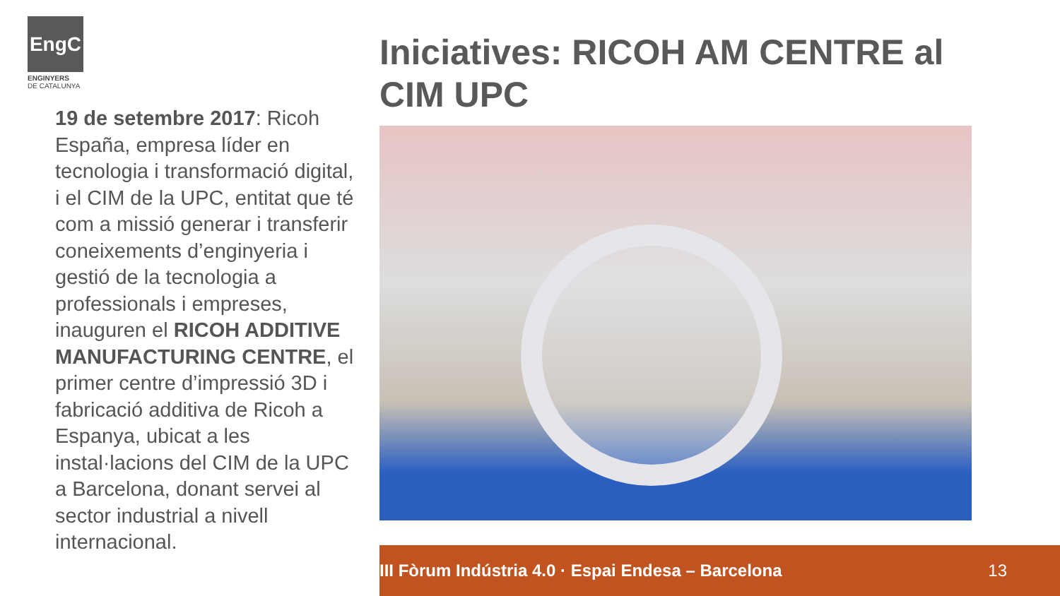EngC
ENGINYERS
DE CATALUNYA
19 de setembre 2017: Ricoh España, empresa líder en tecnologia i transformació digital, i el CIM de la UPC, entitat que té com a missió generar i transferir coneixements d’enginyeria i gestió de la tecnologia a professionals i empreses, inauguren el RICOH ADDITIVE MANUFACTURING CENTRE, el primer centre d’impressió 3D i fabricació additiva de Ricoh a Espanya, ubicat a les instal·lacions del CIM de la UPC a Barcelona, donant servei al sector industrial a nivell internacional.
Iniciatives: RICOH AM CENTRE al CIM UPC
III Fòrum Indústria 4.0 · Espai Endesa – Barcelona 13